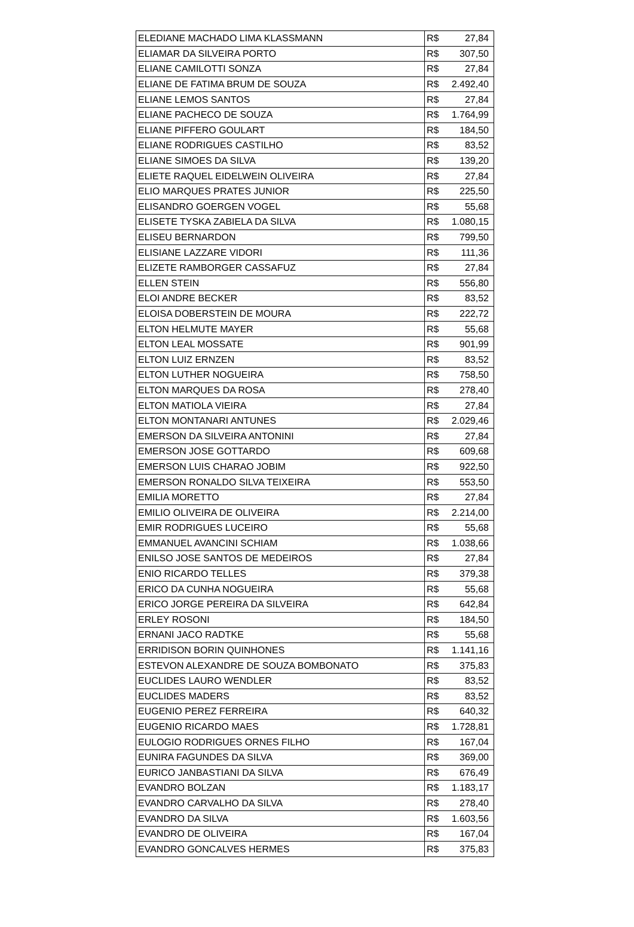| ELEDIANE MACHADO LIMA KLASSMANN | R$ 27,84 |
| ELIAMAR DA SILVEIRA PORTO | R$ 307,50 |
| ELIANE CAMILOTTI SONZA | R$ 27,84 |
| ELIANE DE FATIMA BRUM DE SOUZA | R$ 2.492,40 |
| ELIANE LEMOS SANTOS | R$ 27,84 |
| ELIANE PACHECO DE SOUZA | R$ 1.764,99 |
| ELIANE PIFFERO GOULART | R$ 184,50 |
| ELIANE RODRIGUES CASTILHO | R$ 83,52 |
| ELIANE SIMOES DA SILVA | R$ 139,20 |
| ELIETE RAQUEL EIDELWEIN OLIVEIRA | R$ 27,84 |
| ELIO MARQUES PRATES JUNIOR | R$ 225,50 |
| ELISANDRO GOERGEN VOGEL | R$ 55,68 |
| ELISETE TYSKA ZABIELA DA SILVA | R$ 1.080,15 |
| ELISEU BERNARDON | R$ 799,50 |
| ELISIANE LAZZARE VIDORI | R$ 111,36 |
| ELIZETE RAMBORGER CASSAFUZ | R$ 27,84 |
| ELLEN STEIN | R$ 556,80 |
| ELOI ANDRE BECKER | R$ 83,52 |
| ELOISA DOBERSTEIN DE MOURA | R$ 222,72 |
| ELTON HELMUTE MAYER | R$ 55,68 |
| ELTON LEAL MOSSATE | R$ 901,99 |
| ELTON LUIZ ERNZEN | R$ 83,52 |
| ELTON LUTHER NOGUEIRA | R$ 758,50 |
| ELTON MARQUES DA ROSA | R$ 278,40 |
| ELTON MATIOLA VIEIRA | R$ 27,84 |
| ELTON MONTANARI ANTUNES | R$ 2.029,46 |
| EMERSON DA SILVEIRA ANTONINI | R$ 27,84 |
| EMERSON JOSE GOTTARDO | R$ 609,68 |
| EMERSON LUIS CHARAO JOBIM | R$ 922,50 |
| EMERSON RONALDO SILVA TEIXEIRA | R$ 553,50 |
| EMILIA MORETTO | R$ 27,84 |
| EMILIO OLIVEIRA DE OLIVEIRA | R$ 2.214,00 |
| EMIR RODRIGUES LUCEIRO | R$ 55,68 |
| EMMANUEL AVANCINI SCHIAM | R$ 1.038,66 |
| ENILSO JOSE SANTOS DE MEDEIROS | R$ 27,84 |
| ENIO RICARDO TELLES | R$ 379,38 |
| ERICO DA CUNHA NOGUEIRA | R$ 55,68 |
| ERICO JORGE PEREIRA DA SILVEIRA | R$ 642,84 |
| ERLEY ROSONI | R$ 184,50 |
| ERNANI JACO RADTKE | R$ 55,68 |
| ERRIDISON BORIN QUINHONES | R$ 1.141,16 |
| ESTEVON ALEXANDRE DE SOUZA BOMBONATO | R$ 375,83 |
| EUCLIDES LAURO WENDLER | R$ 83,52 |
| EUCLIDES MADERS | R$ 83,52 |
| EUGENIO PEREZ FERREIRA | R$ 640,32 |
| EUGENIO RICARDO MAES | R$ 1.728,81 |
| EULOGIO RODRIGUES ORNES FILHO | R$ 167,04 |
| EUNIRA FAGUNDES DA SILVA | R$ 369,00 |
| EURICO JANBASTIANI DA SILVA | R$ 676,49 |
| EVANDRO BOLZAN | R$ 1.183,17 |
| EVANDRO CARVALHO DA SILVA | R$ 278,40 |
| EVANDRO DA SILVA | R$ 1.603,56 |
| EVANDRO DE OLIVEIRA | R$ 167,04 |
| EVANDRO GONCALVES HERMES | R$ 375,83 |